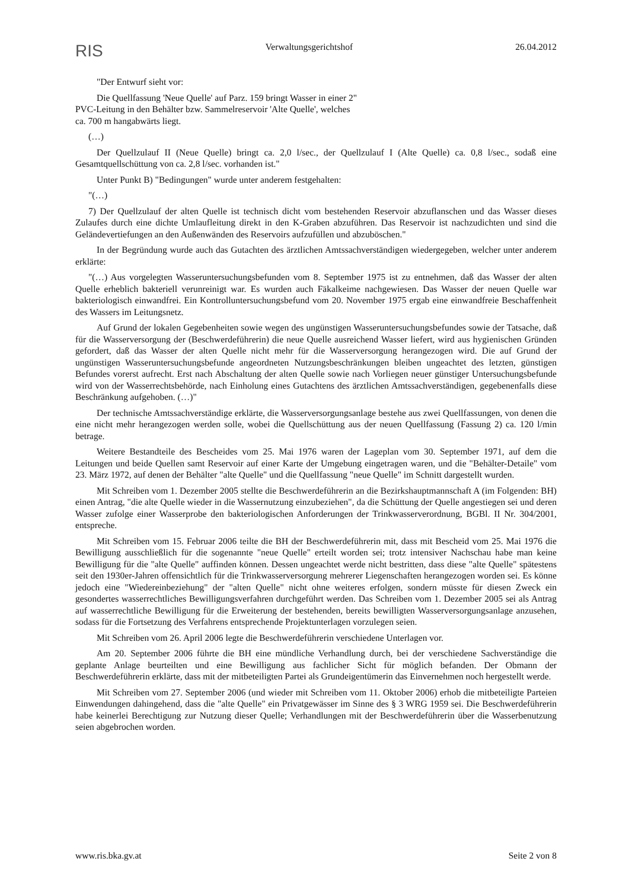RIS Verwaltungsgerichtshof 26.04.2012
"Der Entwurf sieht vor:
Die Quellfassung 'Neue Quelle' auf Parz. 159 bringt Wasser in einer 2" PVC-Leitung in den Behälter bzw. Sammelreservoir 'Alte Quelle', welches ca. 700 m hangabwärts liegt.
(…)
Der Quellzulauf II (Neue Quelle) bringt ca. 2,0 l/sec., der Quellzulauf I (Alte Quelle) ca. 0,8 l/sec., sodaß eine Gesamtquellschüttung von ca. 2,8 l/sec. vorhanden ist."
Unter Punkt B) "Bedingungen" wurde unter anderem festgehalten:
"(…)
7) Der Quellzulauf der alten Quelle ist technisch dicht vom bestehenden Reservoir abzuflanschen und das Wasser dieses Zulaufes durch eine dichte Umlaufleitung direkt in den K-Graben abzuführen. Das Reservoir ist nachzudichten und sind die Geländevertiefungen an den Außenwänden des Reservoirs aufzufüllen und abzuböschen."
In der Begründung wurde auch das Gutachten des ärztlichen Amtssachverständigen wiedergegeben, welcher unter anderem erklärte:
"(…) Aus vorgelegten Wasseruntersuchungsbefunden vom 8. September 1975 ist zu entnehmen, daß das Wasser der alten Quelle erheblich bakteriell verunreinigt war. Es wurden auch Fäkalkeime nachgewiesen. Das Wasser der neuen Quelle war bakteriologisch einwandfrei. Ein Kontrolluntersuchungsbefund vom 20. November 1975 ergab eine einwandfreie Beschaffenheit des Wassers im Leitungsnetz.
Auf Grund der lokalen Gegebenheiten sowie wegen des ungünstigen Wasseruntersuchungsbefundes sowie der Tatsache, daß für die Wasserversorgung der (Beschwerdeführerin) die neue Quelle ausreichend Wasser liefert, wird aus hygienischen Gründen gefordert, daß das Wasser der alten Quelle nicht mehr für die Wasserversorgung herangezogen wird. Die auf Grund der ungünstigen Wasseruntersuchungsbefunde angeordneten Nutzungsbeschränkungen bleiben ungeachtet des letzten, günstigen Befundes vorerst aufrecht. Erst nach Abschaltung der alten Quelle sowie nach Vorliegen neuer günstiger Untersuchungsbefunde wird von der Wasserrechtsbehörde, nach Einholung eines Gutachtens des ärztlichen Amtssachverständigen, gegebenenfalls diese Beschränkung aufgehoben. (…)"
Der technische Amtssachverständige erklärte, die Wasserversorgungsanlage bestehe aus zwei Quellfassungen, von denen die eine nicht mehr herangezogen werden solle, wobei die Quellschüttung aus der neuen Quellfassung (Fassung 2) ca. 120 l/min betrage.
Weitere Bestandteile des Bescheides vom 25. Mai 1976 waren der Lageplan vom 30. September 1971, auf dem die Leitungen und beide Quellen samt Reservoir auf einer Karte der Umgebung eingetragen waren, und die "Behälter-Detaile" vom 23. März 1972, auf denen der Behälter "alte Quelle" und die Quellfassung "neue Quelle" im Schnitt dargestellt wurden.
Mit Schreiben vom 1. Dezember 2005 stellte die Beschwerdeführerin an die Bezirkshauptmannschaft A (im Folgenden: BH) einen Antrag, "die alte Quelle wieder in die Wassernutzung einzubeziehen", da die Schüttung der Quelle angestiegen sei und deren Wasser zufolge einer Wasserprobe den bakteriologischen Anforderungen der Trinkwasserverordnung, BGBl. II Nr. 304/2001, entspreche.
Mit Schreiben vom 15. Februar 2006 teilte die BH der Beschwerdeführerin mit, dass mit Bescheid vom 25. Mai 1976 die Bewilligung ausschließlich für die sogenannte "neue Quelle" erteilt worden sei; trotz intensiver Nachschau habe man keine Bewilligung für die "alte Quelle" auffinden können. Dessen ungeachtet werde nicht bestritten, dass diese "alte Quelle" spätestens seit den 1930er-Jahren offensichtlich für die Trinkwasserversorgung mehrerer Liegenschaften herangezogen worden sei. Es könne jedoch eine "Wiedereinbeziehung" der "alten Quelle" nicht ohne weiteres erfolgen, sondern müsste für diesen Zweck ein gesondertes wasserrechtliches Bewilligungsverfahren durchgeführt werden. Das Schreiben vom 1. Dezember 2005 sei als Antrag auf wasserrechtliche Bewilligung für die Erweiterung der bestehenden, bereits bewilligten Wasserversorgungsanlage anzusehen, sodass für die Fortsetzung des Verfahrens entsprechende Projektunterlagen vorzulegen seien.
Mit Schreiben vom 26. April 2006 legte die Beschwerdeführerin verschiedene Unterlagen vor.
Am 20. September 2006 führte die BH eine mündliche Verhandlung durch, bei der verschiedene Sachverständige die geplante Anlage beurteilten und eine Bewilligung aus fachlicher Sicht für möglich befanden. Der Obmann der Beschwerdeführerin erklärte, dass mit der mitbeteiligten Partei als Grundeigentümerin das Einvernehmen noch hergestellt werde.
Mit Schreiben vom 27. September 2006 (und wieder mit Schreiben vom 11. Oktober 2006) erhob die mitbeteiligte Parteien Einwendungen dahingehend, dass die "alte Quelle" ein Privatgewässer im Sinne des § 3 WRG 1959 sei. Die Beschwerdeführerin habe keinerlei Berechtigung zur Nutzung dieser Quelle; Verhandlungen mit der Beschwerdeführerin über die Wasserbenutzung seien abgebrochen worden.
www.ris.bka.gv.at Seite 2 von 8